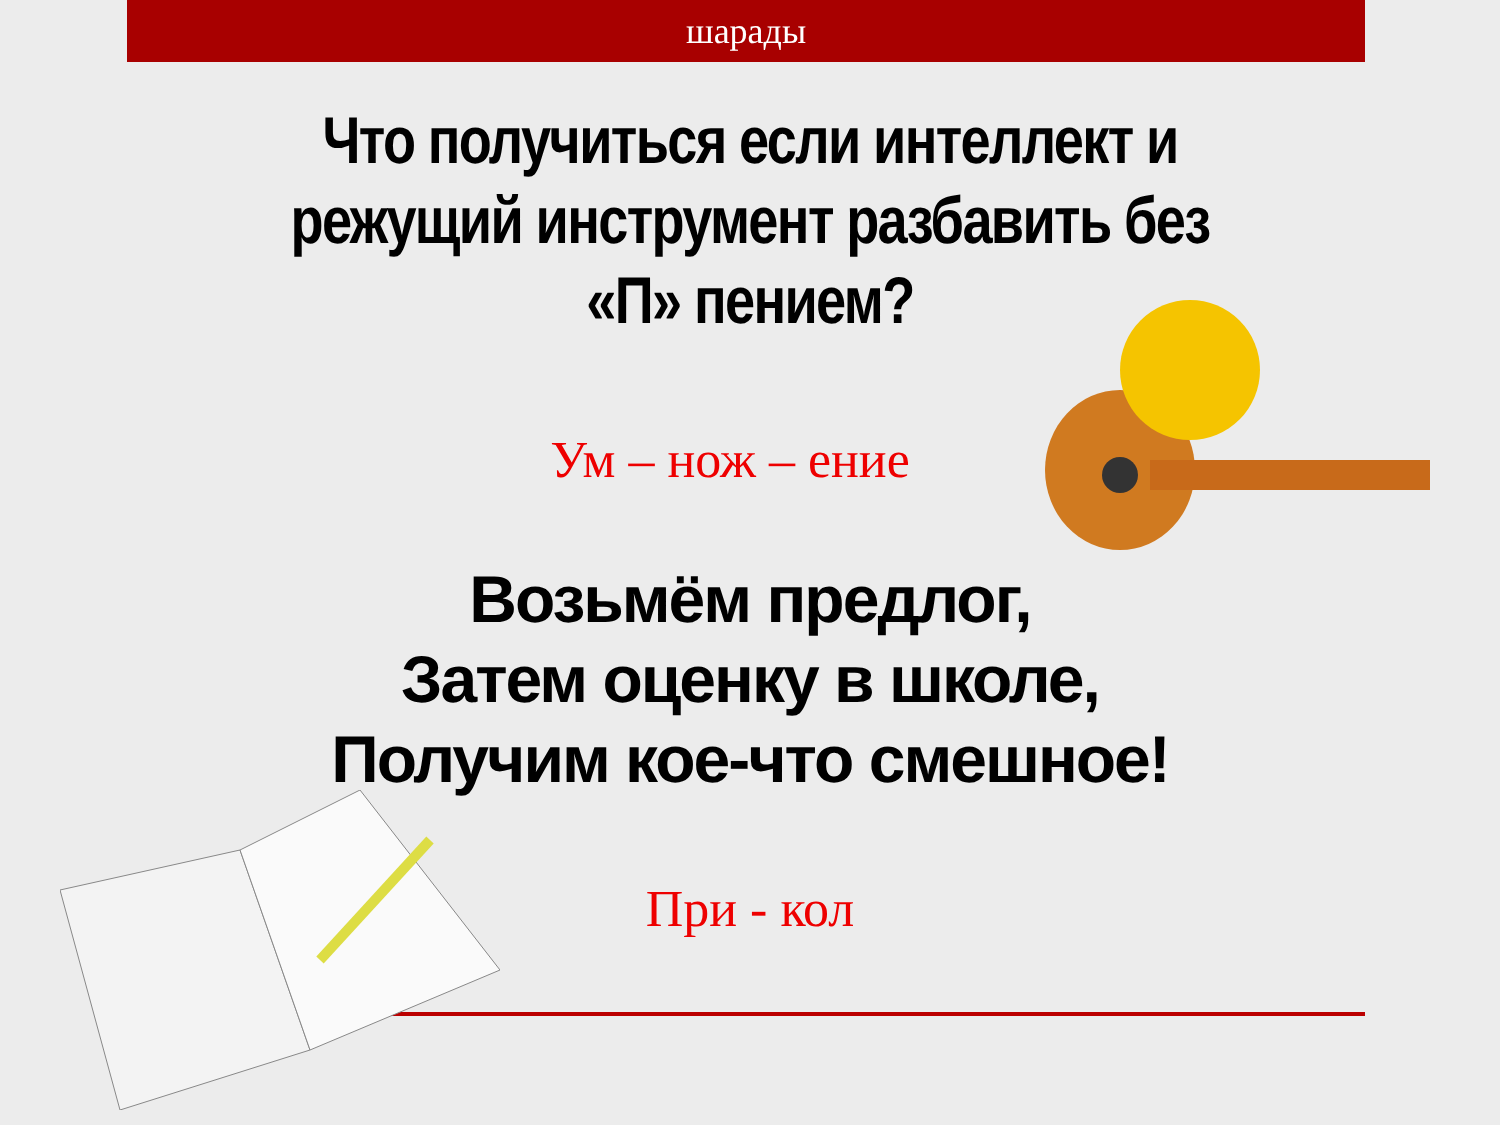шарады
Что получиться если интеллект и режущий инструмент разбавить без «П» пением?
Ум – нож – ение
Возьмём предлог,
Затем оценку в школе,
Получим кое-что смешное!
При - кол